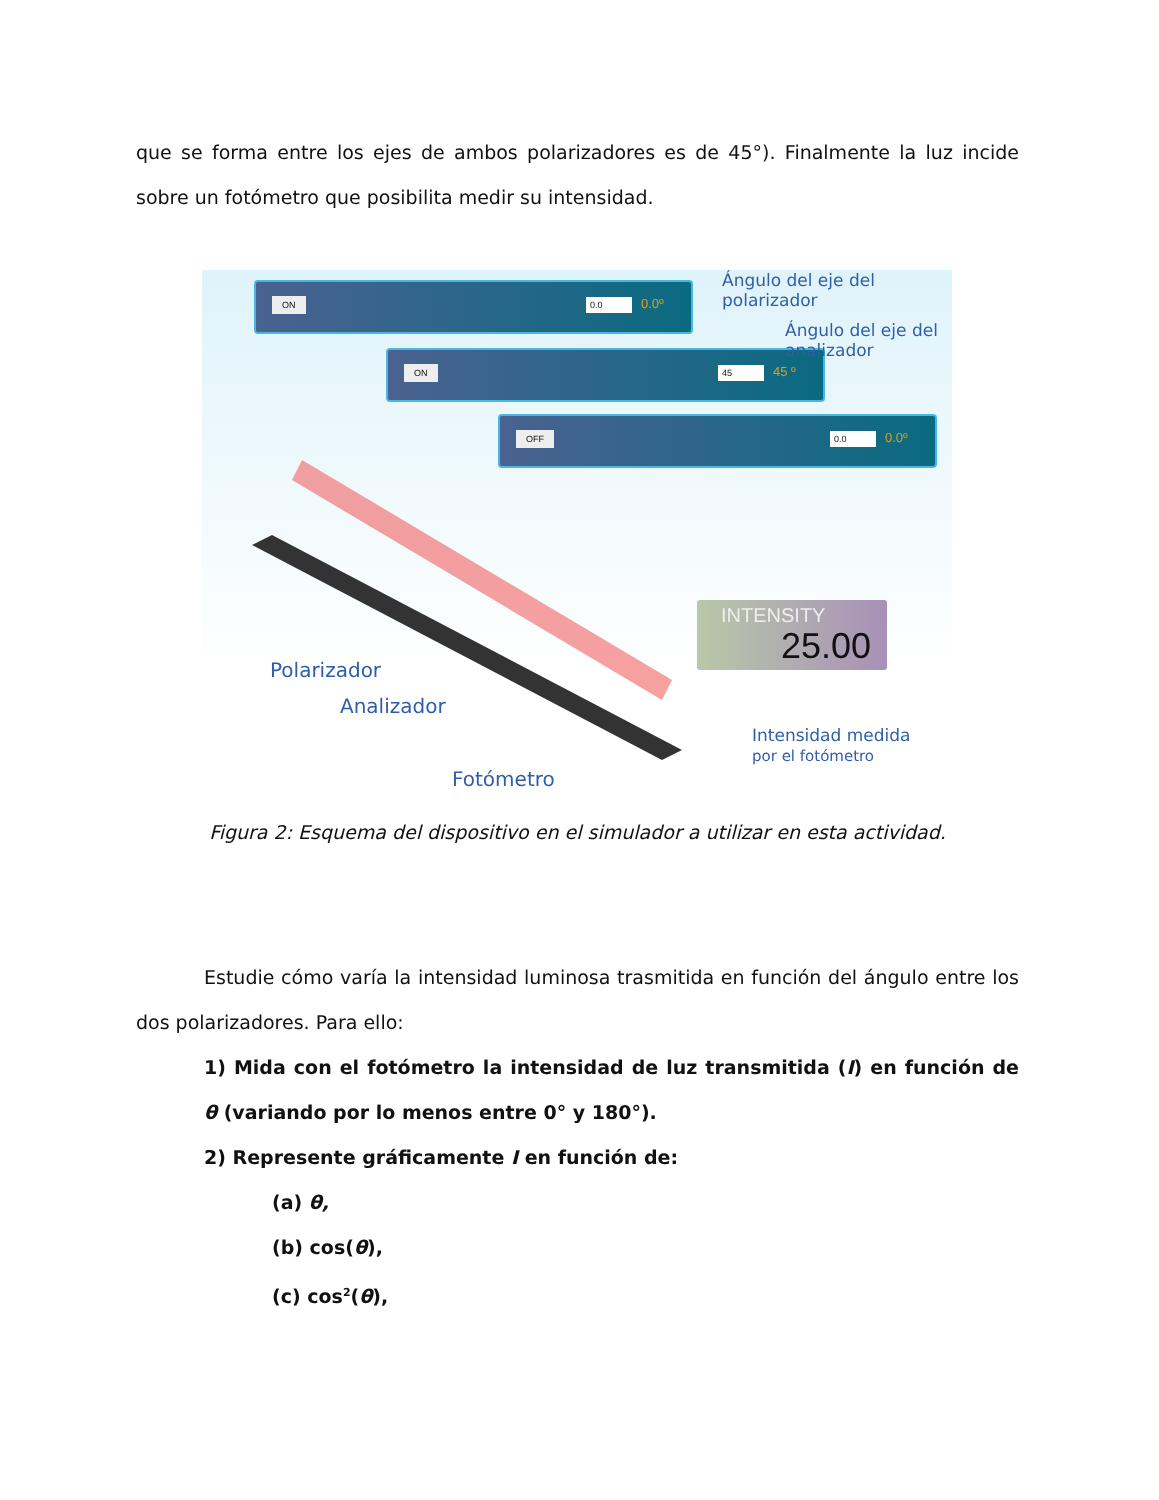que se forma entre los ejes de ambos polarizadores es de 45°). Finalmente la luz incide sobre un fotómetro que posibilita medir su intensidad.
ON 0.0 0.0º
ON 45 45 º
OFF 0.0 0.0º
INTENSITY
25.00
Ángulo del eje del polarizador
Ángulo del eje del analizador
Polarizador
Analizador
Intensidad medida
por el fotómetro
Fotómetro
Figura 2: Esquema del dispositivo en el simulador a utilizar en esta actividad.
Estudie cómo varía la intensidad luminosa trasmitida en función del ángulo entre los dos polarizadores. Para ello:
1) Mida con el fotómetro la intensidad de luz transmitida (I) en función de θ (variando por lo menos entre 0° y 180°).
2) Represente gráficamente I en función de:
(a) θ,
(b) cos(θ),
(c) cos<sup>2</sup>(θ),